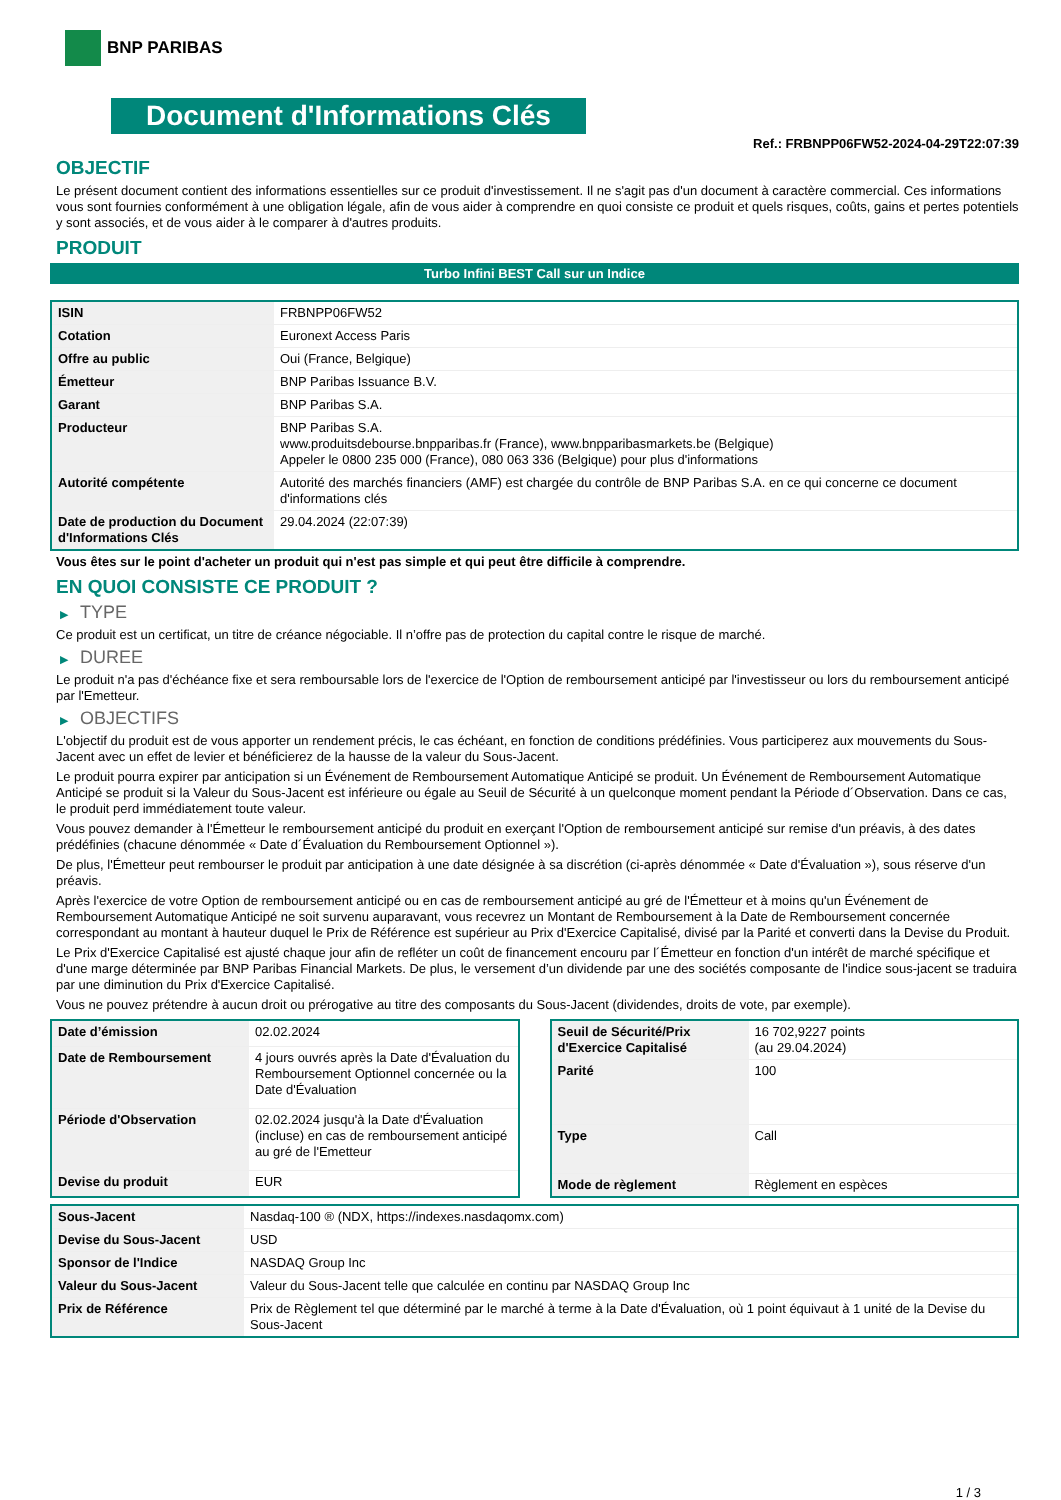BNP PARIBAS
Document d'Informations Clés
Ref.: FRBNPP06FW52-2024-04-29T22:07:39
OBJECTIF
Le présent document contient des informations essentielles sur ce produit d'investissement. Il ne s'agit pas d'un document à caractère commercial. Ces informations vous sont fournies conformément à une obligation légale, afin de vous aider à comprendre en quoi consiste ce produit et quels risques, coûts, gains et pertes potentiels y sont associés, et de vous aider à le comparer à d'autres produits.
PRODUIT
Turbo Infini BEST Call sur un Indice
| ISIN | FRBNPP06FW52 |
| Cotation | Euronext Access Paris |
| Offre au public | Oui (France, Belgique) |
| Émetteur | BNP Paribas Issuance B.V. |
| Garant | BNP Paribas S.A. |
| Producteur | BNP Paribas S.A. www.produitsdebourse.bnpparibas.fr (France), www.bnpparibasmarkets.be (Belgique) Appeler le 0800 235 000 (France), 080 063 336 (Belgique) pour plus d'informations |
| Autorité compétente | Autorité des marchés financiers (AMF) est chargée du contrôle de BNP Paribas S.A. en ce qui concerne ce document d'informations clés |
| Date de production du Document d'Informations Clés | 29.04.2024 (22:07:39) |
Vous êtes sur le point d'acheter un produit qui n'est pas simple et qui peut être difficile à comprendre.
EN QUOI CONSISTE CE PRODUIT ?
▶ TYPE
Ce produit est un certificat, un titre de créance négociable. Il n’offre pas de protection du capital contre le risque de marché.
▶ DUREE
Le produit n'a pas d'échéance fixe et sera remboursable lors de l'exercice de l'Option de remboursement anticipé par l'investisseur ou lors du remboursement anticipé par l'Emetteur.
▶ OBJECTIFS
L'objectif du produit est de vous apporter un rendement précis, le cas échéant, en fonction de conditions prédéfinies. Vous participerez aux mouvements du Sous-Jacent avec un effet de levier et bénéficierez de la hausse de la valeur du Sous-Jacent.
Le produit pourra expirer par anticipation si un Événement de Remboursement Automatique Anticipé se produit. Un Événement de Remboursement Automatique Anticipé se produit si la Valeur du Sous-Jacent est inférieure ou égale au Seuil de Sécurité à un quelconque moment pendant la Période d´Observation. Dans ce cas, le produit perd immédiatement toute valeur.
Vous pouvez demander à l'Émetteur le remboursement anticipé du produit en exerçant l'Option de remboursement anticipé sur remise d'un préavis, à des dates prédéfinies (chacune dénommée « Date d´Évaluation du Remboursement Optionnel »).
De plus, l'Émetteur peut rembourser le produit par anticipation à une date désignée à sa discrétion (ci-après dénommée « Date d'Évaluation »), sous réserve d'un préavis.
Après l'exercice de votre Option de remboursement anticipé ou en cas de remboursement anticipé au gré de l'Émetteur et à moins qu'un Événement de Remboursement Automatique Anticipé ne soit survenu auparavant, vous recevrez un Montant de Remboursement à la Date de Remboursement concernée correspondant au montant à hauteur duquel le Prix de Référence est supérieur au Prix d'Exercice Capitalisé, divisé par la Parité et converti dans la Devise du Produit.
Le Prix d'Exercice Capitalisé est ajusté chaque jour afin de refléter un coût de financement encouru par l´Émetteur en fonction d'un intérêt de marché spécifique et d'une marge déterminée par BNP Paribas Financial Markets. De plus, le versement d’un dividende par une des sociétés composante de l'indice sous-jacent se traduira par une diminution du Prix d'Exercice Capitalisé.
Vous ne pouvez prétendre à aucun droit ou prérogative au titre des composants du Sous-Jacent (dividendes, droits de vote, par exemple).
| Date d’émission | 02.02.2024 |
| Date de Remboursement | 4 jours ouvrés après la Date d'Évaluation du Remboursement Optionnel concernée ou la Date d'Évaluation |
| Période d'Observation | 02.02.2024 jusqu'à la Date d'Évaluation (incluse) en cas de remboursement anticipé au gré de l'Emetteur |
| Devise du produit | EUR |
| Seuil de Sécurité/Prix d'Exercice Capitalisé | 16 702,9227 points (au 29.04.2024) |
| Parité | 100 |
| Type | Call |
| Mode de règlement | Règlement en espèces |
| Sous-Jacent | Nasdaq-100 ® (NDX, https://indexes.nasdaqomx.com) |
| Devise du Sous-Jacent | USD |
| Sponsor de l'Indice | NASDAQ Group Inc |
| Valeur du Sous-Jacent | Valeur du Sous-Jacent telle que calculée en continu par NASDAQ Group Inc |
| Prix de Référence | Prix de Règlement tel que déterminé par le marché à terme à la Date d'Évaluation, où 1 point équivaut à 1 unité de la Devise du Sous-Jacent |
1 / 3